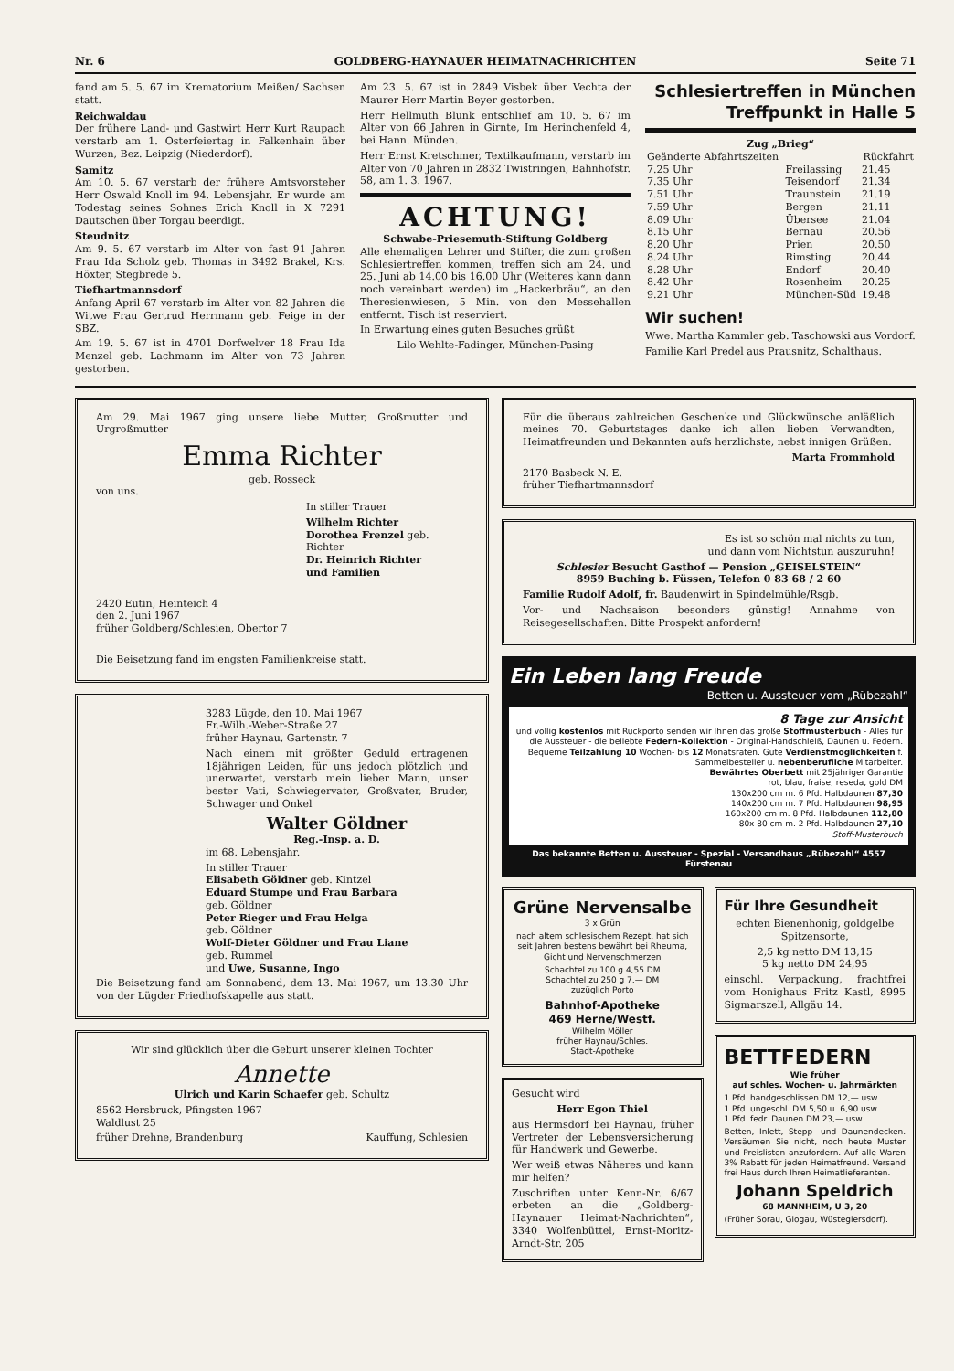Nr. 6 GOLDBERG-HAYNAUER HEIMATNACHRICHTEN Seite 71
fand am 5. 5. 67 im Krematorium Meißen/ Sachsen statt.
Reichwaldau
Der frühere Land- und Gastwirt Herr Kurt Raupach verstarb am 1. Osterfeiertag in Falkenhain über Wurzen, Bez. Leipzig (Niederdorf).
Samitz
Am 10. 5. 67 verstarb der frühere Amtsvorsteher Herr Oswald Knoll im 94. Lebensjahr. Er wurde am Todestag seines Sohnes Erich Knoll in X 7291 Dautschen über Torgau beerdigt.
Steudnitz
Am 9. 5. 67 verstarb im Alter von fast 91 Jahren Frau Ida Scholz geb. Thomas in 3492 Brakel, Krs. Höxter, Stegbrede 5.
Tiefhartmannsdorf
Anfang April 67 verstarb im Alter von 82 Jahren die Witwe Frau Gertrud Herrmann geb. Feige in der SBZ.
Am 19. 5. 67 ist in 4701 Dorfwelver 18 Frau Ida Menzel geb. Lachmann im Alter von 73 Jahren gestorben.
Am 23. 5. 67 ist in 2849 Visbek über Vechta der Maurer Herr Martin Beyer gestorben.
Herr Hellmuth Blunk entschlief am 10. 5. 67 im Alter von 66 Jahren in Girnte, Im Herinchenfeld 4, bei Hann. Münden.
Herr Ernst Kretschmer, Textilkaufmann, verstarb im Alter von 70 Jahren in 2832 Twistringen, Bahnhofstr. 58, am 1. 3. 1967.
ACHTUNG!
Schwabe-Priesemuth-Stiftung Goldberg
Alle ehemaligen Lehrer und Stifter, die zum großen Schlesiertreffen kommen, treffen sich am 24. und 25. Juni ab 14.00 bis 16.00 Uhr (Weiteres kann dann noch vereinbart werden) im „Hackerbräu“, an den Theresienwiesen, 5 Min. von den Messehallen entfernt. Tisch ist reserviert.
In Erwartung eines guten Besuches grüßt
Lilo Wehlte-Fadinger, München-Pasing
Schlesiertreffen in München
Treffpunkt in Halle 5
Zug „Brieg“
| Geänderte Abfahrtszeiten | | Rückfahrt |
| --- | --- | --- |
| 7.25 Uhr | Freilassing | 21.45 |
| 7.35 Uhr | Teisendorf | 21.34 |
| 7.51 Uhr | Traunstein | 21.19 |
| 7.59 Uhr | Bergen | 21.11 |
| 8.09 Uhr | Übersee | 21.04 |
| 8.15 Uhr | Bernau | 20.56 |
| 8.20 Uhr | Prien | 20.50 |
| 8.24 Uhr | Rimsting | 20.44 |
| 8.28 Uhr | Endorf | 20.40 |
| 8.42 Uhr | Rosenheim | 20.25 |
| 9.21 Uhr | München-Süd | 19.48 |
Wir suchen!
Wwe. Martha Kammler geb. Taschowski aus Vordorf.
Familie Karl Predel aus Prausnitz, Schalthaus.
Am 29. Mai 1967 ging unsere liebe Mutter, Großmutter und Urgroßmutter
Emma Richter
geb. Rosseck
von uns.
In stiller Trauer
Wilhelm Richter
Dorothea Frenzel geb. Richter
Dr. Heinrich Richter
und Familien
2420 Eutin, Heinteich 4
den 2. Juni 1967
früher Goldberg/Schlesien, Obertor 7
Die Beisetzung fand im engsten Familienkreise statt.
3283 Lügde, den 10. Mai 1967
Fr.-Wilh.-Weber-Straße 27
früher Haynau, Gartenstr. 7
Nach einem mit größter Geduld ertragenen 18jährigen Leiden, für uns jedoch plötzlich und unerwartet, verstarb mein lieber Mann, unser bester Vati, Schwiegervater, Großvater, Bruder, Schwager und Onkel
Walter Göldner
Reg.-Insp. a. D.
im 68. Lebensjahr.
In stiller Trauer
Elisabeth Göldner geb. Kintzel
Eduard Stumpe und Frau Barbara
geb. Göldner
Peter Rieger und Frau Helga
geb. Göldner
Wolf-Dieter Göldner und Frau Liane
geb. Rummel
und Uwe, Susanne, Ingo
Die Beisetzung fand am Sonnabend, dem 13. Mai 1967, um 13.30 Uhr von der Lügder Friedhofskapelle aus statt.
Wir sind glücklich über die Geburt unserer kleinen Tochter
Annette
Ulrich und Karin Schaefer geb. Schultz
8562 Hersbruck, Pfingsten 1967
Waldlust 25
früher Drehne, Brandenburg Kauffung, Schlesien
Für die überaus zahlreichen Geschenke und Glückwünsche anläßlich meines 70. Geburtstages danke ich allen lieben Verwandten, Heimatfreunden und Bekannten aufs herzlichste, nebst innigen Grüßen.
Marta Frommhold
2170 Basbeck N. E.
früher Tiefhartmannsdorf
Es ist so schön mal nichts zu tun,
und dann vom Nichtstun auszuruhn!
Schlesier Besucht Gasthof — Pension „GEISELSTEIN“
8959 Buching b. Füssen, Telefon 0 83 68 / 2 60
Familie Rudolf Adolf, fr. Baudenwirt in Spindelmühle/Rsgb.
Vor- und Nachsaison besonders günstig! Annahme von Reisegesellschaften. Bitte Prospekt anfordern!
Ein Leben lang Freude
Betten u. Aussteuer vom „Rübezahl“
8 Tage zur Ansicht
und völlig kostenlos mit Rückporto senden wir Ihnen das große Stoffmusterbuch - Alles für die Aussteuer - die beliebte Federn-Kollektion - Original-Handschleiß, Daunen u. Federn. Bequeme Teilzahlung 10 Wochen- bis 12 Monatsraten. Gute Verdienstmöglichkeiten f. Sammelbesteller u. nebenberufliche Mitarbeiter.
Bewährtes Oberbett mit 25jähriger Garantie
rot, blau, fraise, reseda, gold DM
130x200 cm m. 6 Pfd. Halbdaunen 87,30
140x200 cm m. 7 Pfd. Halbdaunen 98,95
160x200 cm m. 8 Pfd. Halbdaunen 112,80
80x 80 cm m. 2 Pfd. Halbdaunen 27,10
Stoff-Musterbuch
Das bekannte Betten u. Aussteuer - Spezial - Versandhaus „Rübezahl“ 4557 Fürstenau
Grüne Nervensalbe
3 x Grün
nach altem schlesischem Rezept, hat sich seit Jahren bestens bewährt bei Rheuma, Gicht und Nervenschmerzen
Schachtel zu 100 g 4,55 DM
Schachtel zu 250 g 7,— DM
zuzüglich Porto
Bahnhof-Apotheke
469 Herne/Westf.
Wilhelm Möller
früher Haynau/Schles.
Stadt-Apotheke
Gesucht wird
Herr Egon Thiel
aus Hermsdorf bei Haynau, früher Vertreter der Lebensversicherung für Handwerk und Gewerbe.
Wer weiß etwas Näheres und kann mir helfen?
Zuschriften unter Kenn-Nr. 6/67 erbeten an die „Goldberg-Haynauer Heimat-Nachrichten“, 3340 Wolfenbüttel, Ernst-Moritz-Arndt-Str. 205
Für Ihre Gesundheit
echten Bienenhonig, goldgelbe Spitzensorte,
2,5 kg netto DM 13,15
5 kg netto DM 24,95
einschl. Verpackung, frachtfrei vom Honighaus Fritz Kastl, 8995 Sigmarszell, Allgäu 14.
BETTFEDERN
Wie früher
auf schles. Wochen- u. Jahrmärkten
1 Pfd. handgeschlissen DM 12,— usw.
1 Pfd. ungeschl. DM 5,50 u. 6,90 usw.
1 Pfd. fedr. Daunen DM 23,— usw.
Betten, Inlett, Stepp- und Daunendecken. Versäumen Sie nicht, noch heute Muster und Preislisten anzufordern. Auf alle Waren 3% Rabatt für jeden Heimatfreund. Versand frei Haus durch Ihren Heimatlieferanten.
Johann Speldrich
68 MANNHEIM, U 3, 20
(Früher Sorau, Glogau, Wüstegiersdorf).